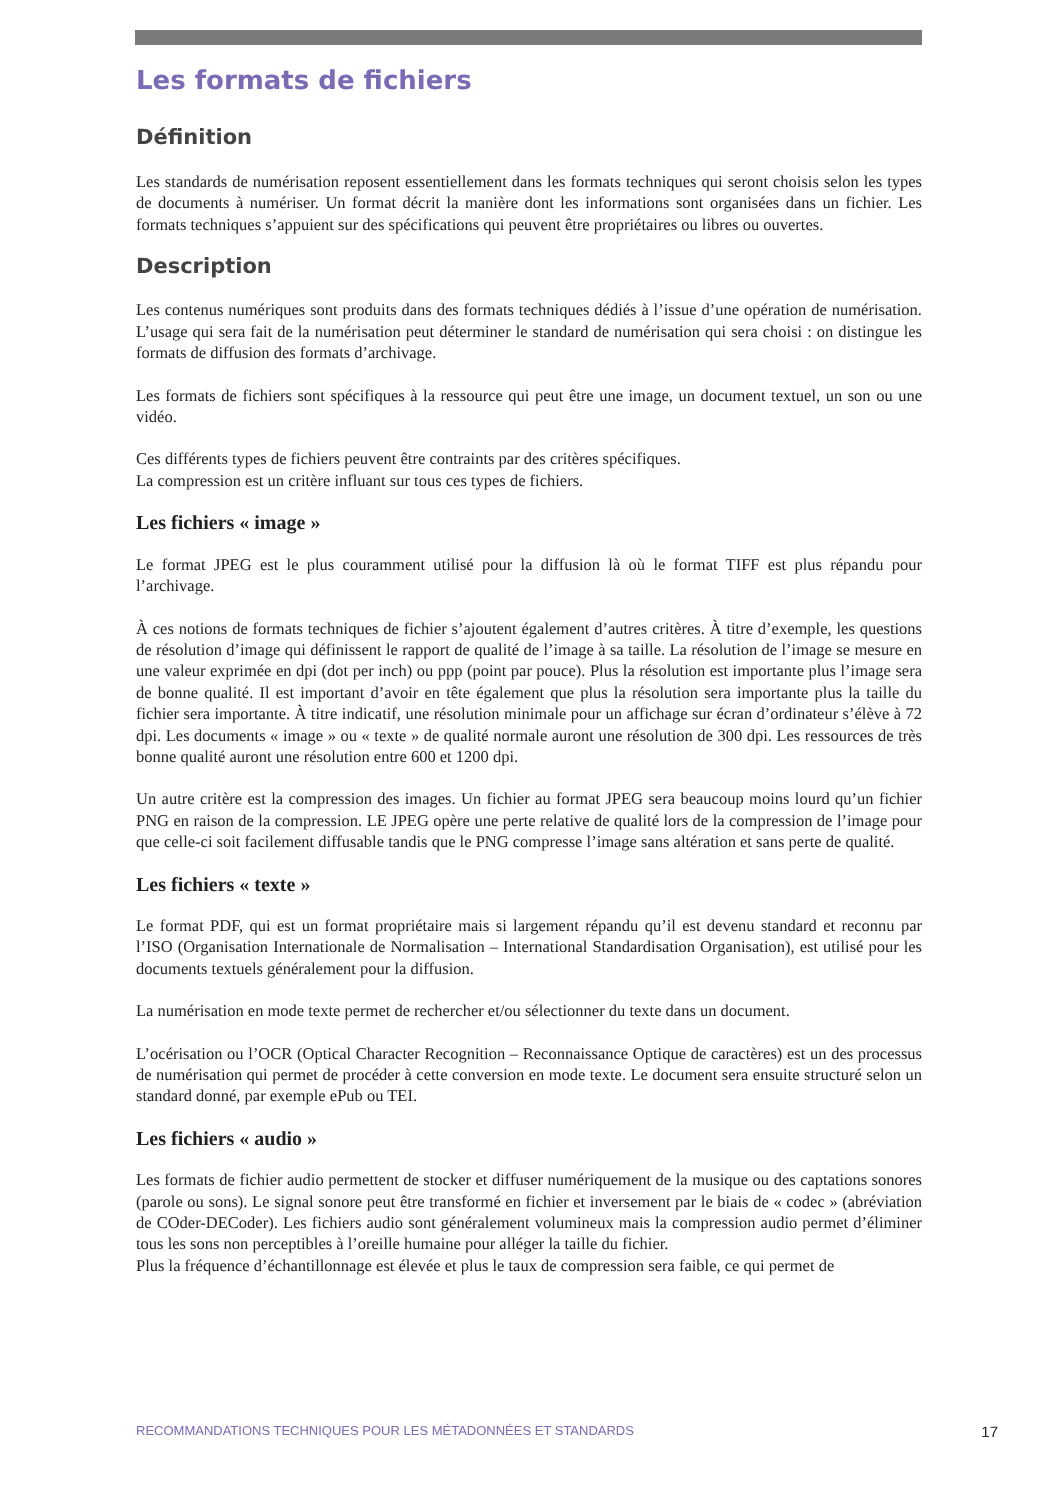Les formats de fichiers
Définition
Les standards de numérisation reposent essentiellement dans les formats techniques qui seront choisis selon les types de documents à numériser. Un format décrit la manière dont les informations sont organisées dans un fichier. Les formats techniques s’appuient sur des spécifications qui peuvent être propriétaires ou libres ou ouvertes.
Description
Les contenus numériques sont produits dans des formats techniques dédiés à l’issue d’une opération de numérisation. L’usage qui sera fait de la numérisation peut déterminer le standard de numérisation qui sera choisi : on distingue les formats de diffusion des formats d’archivage.
Les formats de fichiers sont spécifiques à la ressource qui peut être une image, un document textuel, un son ou une vidéo.
Ces différents types de fichiers peuvent être contraints par des critères spécifiques.
La compression est un critère influant sur tous ces types de fichiers.
Les fichiers « image »
Le format JPEG est le plus couramment utilisé pour la diffusion là où le format TIFF est plus répandu pour l’archivage.
À ces notions de formats techniques de fichier s’ajoutent également d’autres critères. À titre d’exemple, les questions de résolution d’image qui définissent le rapport de qualité de l’image à sa taille. La résolution de l’image se mesure en une valeur exprimée en dpi (dot per inch) ou ppp (point par pouce). Plus la résolution est importante plus l’image sera de bonne qualité. Il est important d’avoir en tête également que plus la résolution sera importante plus la taille du fichier sera importante. À titre indicatif, une résolution minimale pour un affichage sur écran d’ordinateur s’élève à 72 dpi. Les documents « image » ou « texte » de qualité normale auront une résolution de 300 dpi. Les ressources de très bonne qualité auront une résolution entre 600 et 1200 dpi.
Un autre critère est la compression des images. Un fichier au format JPEG sera beaucoup moins lourd qu’un fichier PNG en raison de la compression. LE JPEG opère une perte relative de qualité lors de la compression de l’image pour que celle-ci soit facilement diffusable tandis que le PNG compresse l’image sans altération et sans perte de qualité.
Les fichiers « texte »
Le format PDF, qui est un format propriétaire mais si largement répandu qu’il est devenu standard et reconnu par l’ISO (Organisation Internationale de Normalisation – International Standardisation Organisation), est utilisé pour les documents textuels généralement pour la diffusion.
La numérisation en mode texte permet de rechercher et/ou sélectionner du texte dans un document.
L’océrisation ou l’OCR (Optical Character Recognition – Reconnaissance Optique de caractères) est un des processus de numérisation qui permet de procéder à cette conversion en mode texte. Le document sera ensuite structuré selon un standard donné, par exemple ePub ou TEI.
Les fichiers « audio »
Les formats de fichier audio permettent de stocker et diffuser numériquement de la musique ou des captations sonores (parole ou sons). Le signal sonore peut être transformé en fichier et inversement par le biais de « codec » (abréviation de COder-DECoder). Les fichiers audio sont généralement volumineux mais la compression audio permet d’éliminer tous les sons non perceptibles à l’oreille humaine pour alléger la taille du fichier.
Plus la fréquence d’échantillonnage est élevée et plus le taux de compression sera faible, ce qui permet de
RECOMMANDATIONS TECHNIQUES POUR LES MÉTADONNÉES ET STANDARDS 17